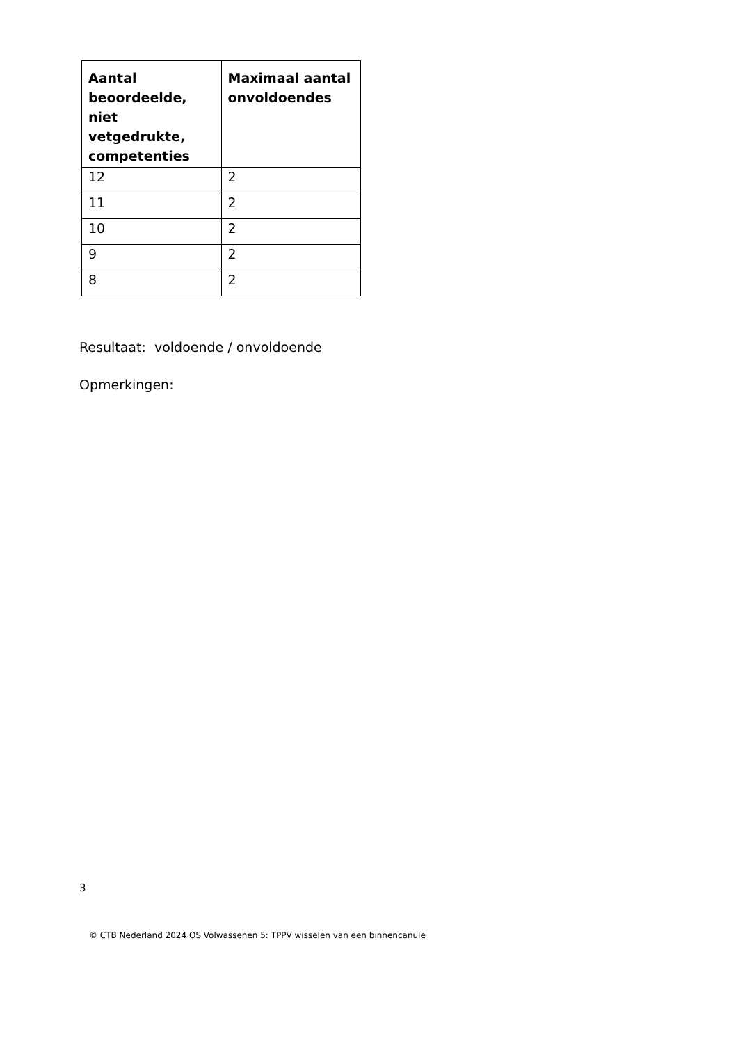| Aantal beoordeelde, niet vetgedrukte, competenties | Maximaal aantal onvoldoendes |
| --- | --- |
| 12 | 2 |
| 11 | 2 |
| 10 | 2 |
| 9 | 2 |
| 8 | 2 |
Resultaat: voldoende / onvoldoende
Opmerkingen:
3
© CTB Nederland 2024 OS Volwassenen 5: TPPV wisselen van een binnencanule